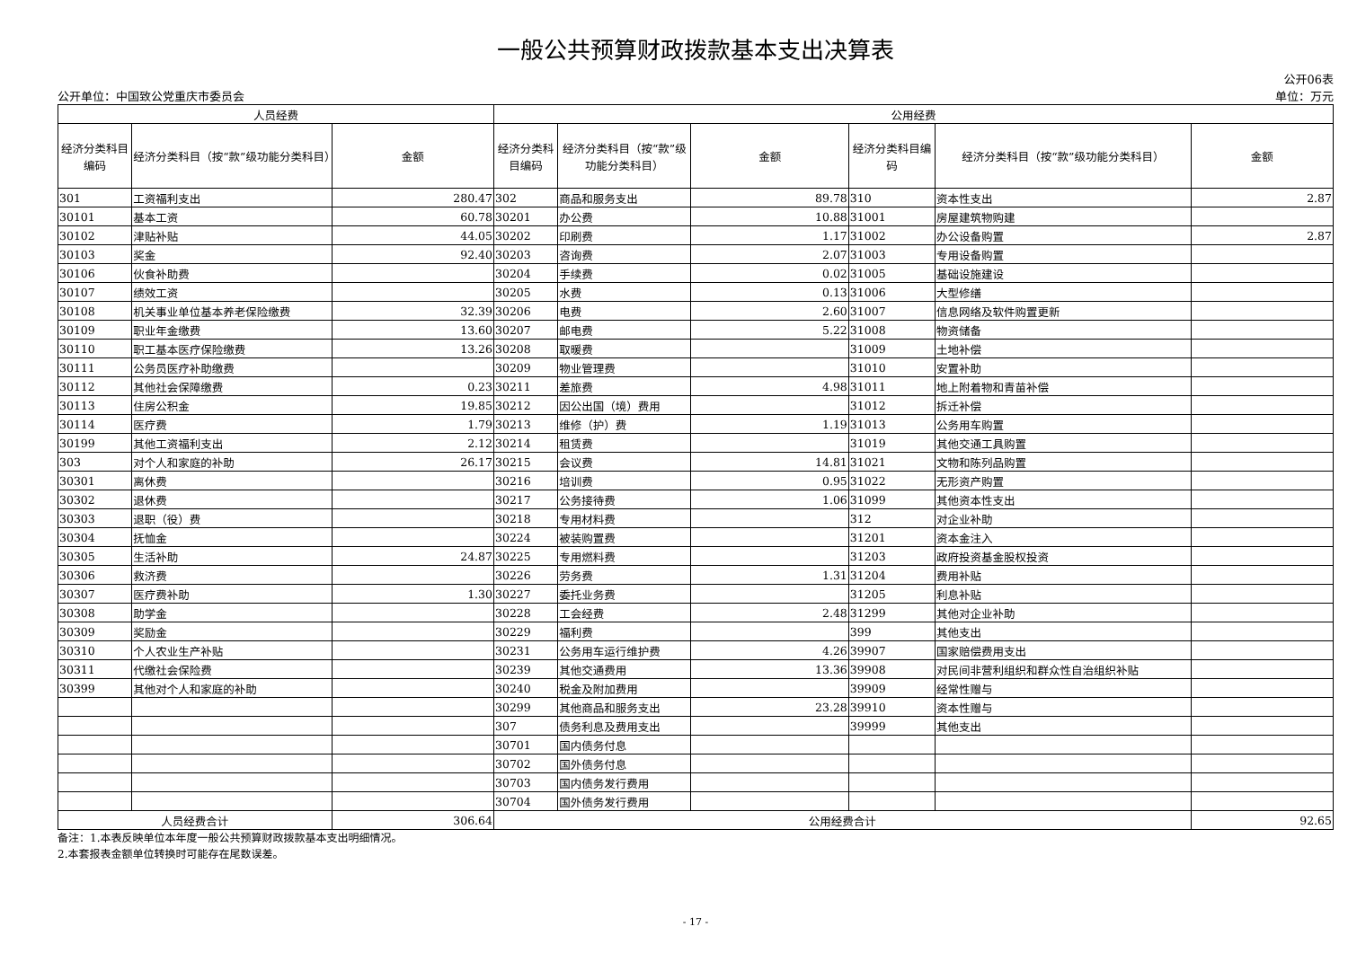一般公共预算财政拨款基本支出决算表
公开单位：中国致公党重庆市委员会
公开06表
单位：万元
| 人员经费 | | | 公用经费 | | | | | |
| --- | --- | --- | --- | --- | --- | --- | --- | --- |
| 经济分类科目编码 | 经济分类科目（按“款”级功能分类科目） | 金额 | 经济分类科目编码 | 经济分类科目（按“款”级功能分类科目） | 金额 | 经济分类科目编码 | 经济分类科目（按“款”级功能分类科目） | 金额 |
| 301 | 工资福利支出 | 280.47 | 302 | 商品和服务支出 | 89.78 | 310 | 资本性支出 | 2.87 |
| 30101 | 基本工资 | 60.78 | 30201 | 办公费 | 10.88 | 31001 | 房屋建筑物购建 | |
| 30102 | 津贴补贴 | 44.05 | 30202 | 印刷费 | 1.17 | 31002 | 办公设备购置 | 2.87 |
| 30103 | 奖金 | 92.40 | 30203 | 咨询费 | 2.07 | 31003 | 专用设备购置 | |
| 30106 | 伙食补助费 | | 30204 | 手续费 | 0.02 | 31005 | 基础设施建设 | |
| 30107 | 绩效工资 | | 30205 | 水费 | 0.13 | 31006 | 大型修缮 | |
| 30108 | 机关事业单位基本养老保险缴费 | 32.39 | 30206 | 电费 | 2.60 | 31007 | 信息网络及软件购置更新 | |
| 30109 | 职业年金缴费 | 13.60 | 30207 | 邮电费 | 5.22 | 31008 | 物资储备 | |
| 30110 | 职工基本医疗保险缴费 | 13.26 | 30208 | 取暖费 | | 31009 | 土地补偿 | |
| 30111 | 公务员医疗补助缴费 | | 30209 | 物业管理费 | | 31010 | 安置补助 | |
| 30112 | 其他社会保障缴费 | 0.23 | 30211 | 差旅费 | 4.98 | 31011 | 地上附着物和青苗补偿 | |
| 30113 | 住房公积金 | 19.85 | 30212 | 因公出国（境）费用 | | 31012 | 拆迁补偿 | |
| 30114 | 医疗费 | 1.79 | 30213 | 维修（护）费 | 1.19 | 31013 | 公务用车购置 | |
| 30199 | 其他工资福利支出 | 2.12 | 30214 | 租赁费 | | 31019 | 其他交通工具购置 | |
| 303 | 对个人和家庭的补助 | 26.17 | 30215 | 会议费 | 14.81 | 31021 | 文物和陈列品购置 | |
| 30301 | 离休费 | | 30216 | 培训费 | 0.95 | 31022 | 无形资产购置 | |
| 30302 | 退休费 | | 30217 | 公务接待费 | 1.06 | 31099 | 其他资本性支出 | |
| 30303 | 退职（役）费 | | 30218 | 专用材料费 | | 312 | 对企业补助 | |
| 30304 | 抚恤金 | | 30224 | 被装购置费 | | 31201 | 资本金注入 | |
| 30305 | 生活补助 | 24.87 | 30225 | 专用燃料费 | | 31203 | 政府投资基金股权投资 | |
| 30306 | 救济费 | | 30226 | 劳务费 | 1.31 | 31204 | 费用补贴 | |
| 30307 | 医疗费补助 | 1.30 | 30227 | 委托业务费 | | 31205 | 利息补贴 | |
| 30308 | 助学金 | | 30228 | 工会经费 | 2.48 | 31299 | 其他对企业补助 | |
| 30309 | 奖励金 | | 30229 | 福利费 | | 399 | 其他支出 | |
| 30310 | 个人农业生产补贴 | | 30231 | 公务用车运行维护费 | 4.26 | 39907 | 国家赔偿费用支出 | |
| 30311 | 代缴社会保险费 | | 30239 | 其他交通费用 | 13.36 | 39908 | 对民间非营利组织和群众性自治组织补贴 | |
| 30399 | 其他对个人和家庭的补助 | | 30240 | 税金及附加费用 | | 39909 | 经常性赠与 | |
| | | | 30299 | 其他商品和服务支出 | 23.28 | 39910 | 资本性赠与 | |
| | | | 307 | 债务利息及费用支出 | | 39999 | 其他支出 | |
| | | | 30701 | 国内债务付息 | | | | |
| | | | 30702 | 国外债务付息 | | | | |
| | | | 30703 | 国内债务发行费用 | | | | |
| | | | 30704 | 国外债务发行费用 | | | | |
| 人员经费合计 | | 306.64 | 公用经费合计 | | | | | 92.65 |
备注：1.本表反映单位本年度一般公共预算财政拨款基本支出明细情况。
2.本套报表金额单位转换时可能存在尾数误差。
- 17 -